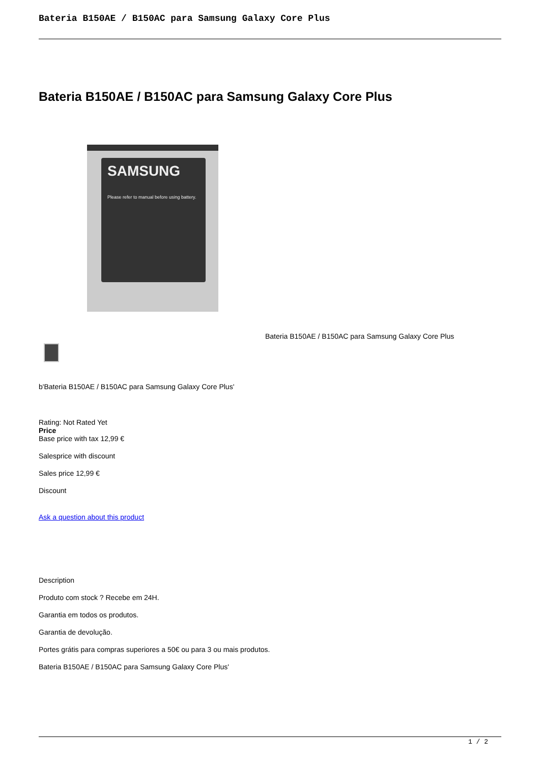Bateria B150AE / B150AC para Samsung Galaxy Core Plus
Bateria B150AE / B150AC para Samsung Galaxy Core Plus
SAMSUNG
Please refer to manual before using battery.
Bateria B150AE / B150AC para Samsung Galaxy Core Plus
b'Bateria B150AE / B150AC para Samsung Galaxy Core Plus'
Rating: Not Rated Yet
Price
Base price with tax 12,99 €
Salesprice with discount
Sales price 12,99 €
Discount
Ask a question about this product
Description
Produto com stock ? Recebe em 24H.
Garantia em todos os produtos.
Garantia de devolução.
Portes grátis para compras superiores a 50€ ou para 3 ou mais produtos.
Bateria B150AE / B150AC para Samsung Galaxy Core Plus'
1 / 2